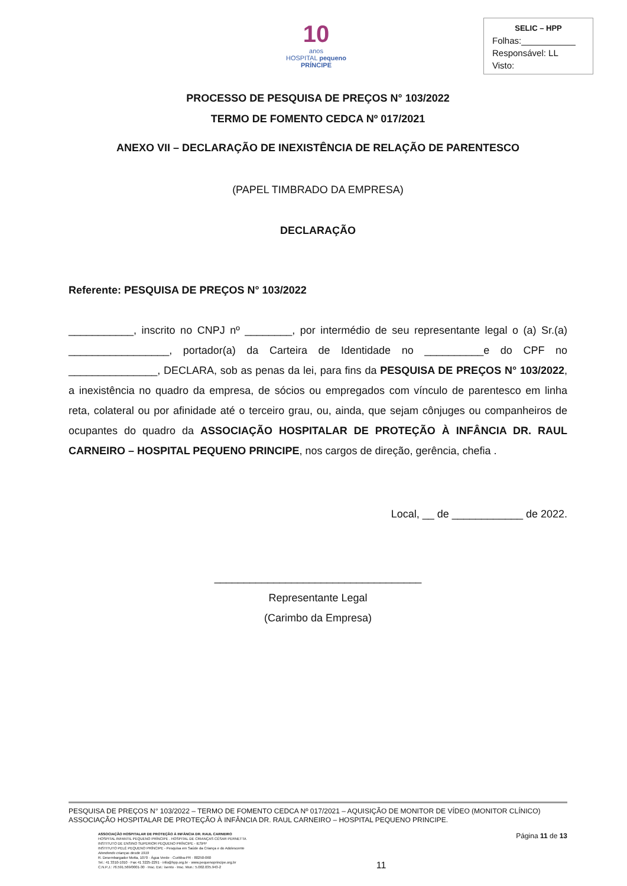10
anos
HOSPITAL pequeno PRÍNCIPE
SELIC – HPP
Folhas:___________
Responsável: LL
Visto:
PROCESSO DE PESQUISA DE PREÇOS N° 103/2022
TERMO DE FOMENTO CEDCA Nº 017/2021
ANEXO VII – DECLARAÇÃO DE INEXISTÊNCIA DE RELAÇÃO DE PARENTESCO
(PAPEL TIMBRADO DA EMPRESA)
DECLARAÇÃO
Referente: PESQUISA DE PREÇOS N° 103/2022
___________, inscrito no CNPJ nº ________, por intermédio de seu representante legal o (a) Sr.(a) _________________, portador(a) da Carteira de Identidade no __________e do CPF no _______________, DECLARA, sob as penas da lei, para fins da PESQUISA DE PREÇOS N° 103/2022, a inexistência no quadro da empresa, de sócios ou empregados com vínculo de parentesco em linha reta, colateral ou por afinidade até o terceiro grau, ou, ainda, que sejam cônjuges ou companheiros de ocupantes do quadro da ASSOCIAÇÃO HOSPITALAR DE PROTEÇÃO À INFÂNCIA DR. RAUL CARNEIRO – HOSPITAL PEQUENO PRINCIPE, nos cargos de direção, gerência, chefia .
Local, __ de ____________ de 2022.
___________________________________
Representante Legal
(Carimbo da Empresa)
PESQUISA DE PREÇOS N° 103/2022 – TERMO DE FOMENTO CEDCA Nº 017/2021 – AQUISIÇÃO DE MONITOR DE VÍDEO (MONITOR CLÍNICO) ASSOCIAÇÃO HOSPITALAR DE PROTEÇÃO À INFÂNCIA DR. RAUL CARNEIRO – HOSPITAL PEQUENO PRINCIPE.
ASSOCIAÇÃO HOSPITALAR DE PROTEÇÃO À INFÂNCIA DR. RAUL CARNEIRO
HOSPITAL INFANTIL PEQUENO PRÍNCIPE . HOSPITAL DE CRIANÇAS CÉSAR PERNETTA
INSTITUTO DE ENSINO SUPERIOR PEQUENO PRÍNCIPE - IESPP
INSTITUTO PELÉ PEQUENO PRÍNCIPE - Pesquisa em Saúde da Criança e do Adolescente
Atendendo crianças desde 1919
R. Desembargador Motta, 1070 · Água Verde · Curitiba-PR · 80250-060
Tel.: 41 3310-1010 · Fax 41 3225-2291 · info@hpp.org.br · www.pequenoprincipe.org.br
C.N.P.J.: 76.591.569/0001-30 · Insc. Est.: isento · Insc. Mun.: 5.002.035.943-2
11
Página 11 de 13